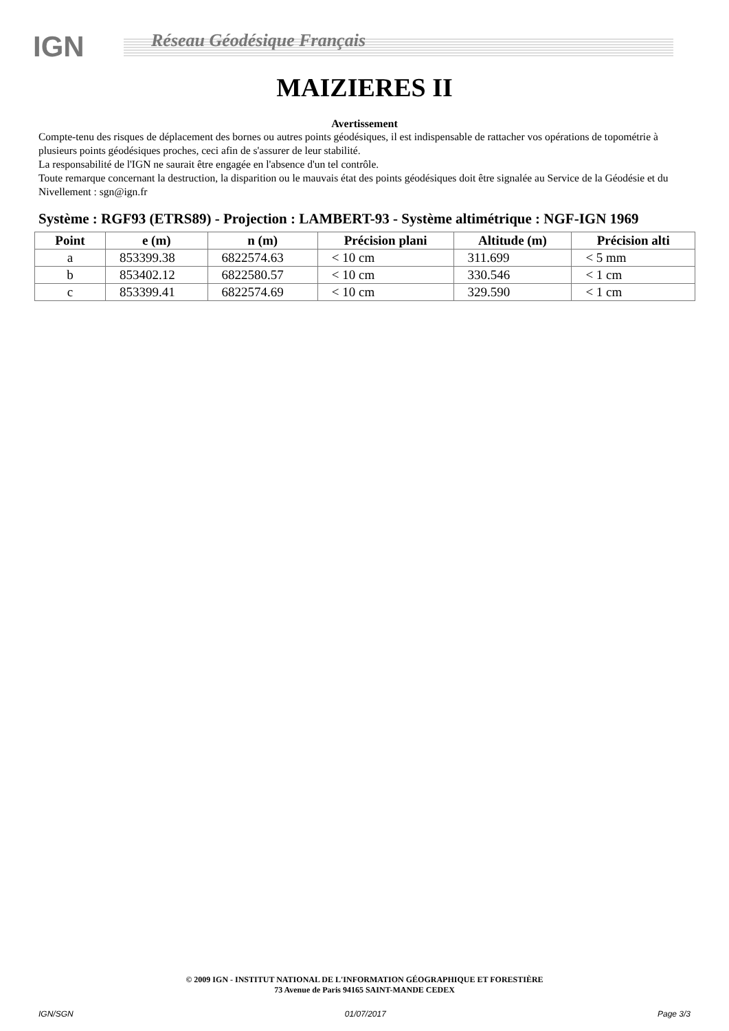IGN
Réseau Géodésique Français
MAIZIERES II
Avertissement
Compte-tenu des risques de déplacement des bornes ou autres points géodésiques, il est indispensable de rattacher vos opérations de topométrie à plusieurs points géodésiques proches, ceci afin de s'assurer de leur stabilité.
La responsabilité de l'IGN ne saurait être engagée en l'absence d'un tel contrôle.
Toute remarque concernant la destruction, la disparition ou le mauvais état des points géodésiques doit être signalée au Service de la Géodésie et du Nivellement : sgn@ign.fr
Système : RGF93 (ETRS89) - Projection : LAMBERT-93 - Système altimétrique : NGF-IGN 1969
| Point | e (m) | n (m) | Précision plani | Altitude (m) | Précision alti |
| --- | --- | --- | --- | --- | --- |
| a | 853399.38 | 6822574.63 | < 10 cm | 311.699 | < 5 mm |
| b | 853402.12 | 6822580.57 | < 10 cm | 330.546 | < 1 cm |
| c | 853399.41 | 6822574.69 | < 10 cm | 329.590 | < 1 cm |
© 2009 IGN - INSTITUT NATIONAL DE L'INFORMATION GÉOGRAPHIQUE ET FORESTIÈRE
73 Avenue de Paris 94165 SAINT-MANDE CEDEX
IGN/SGN 01/07/2017 Page 3/3